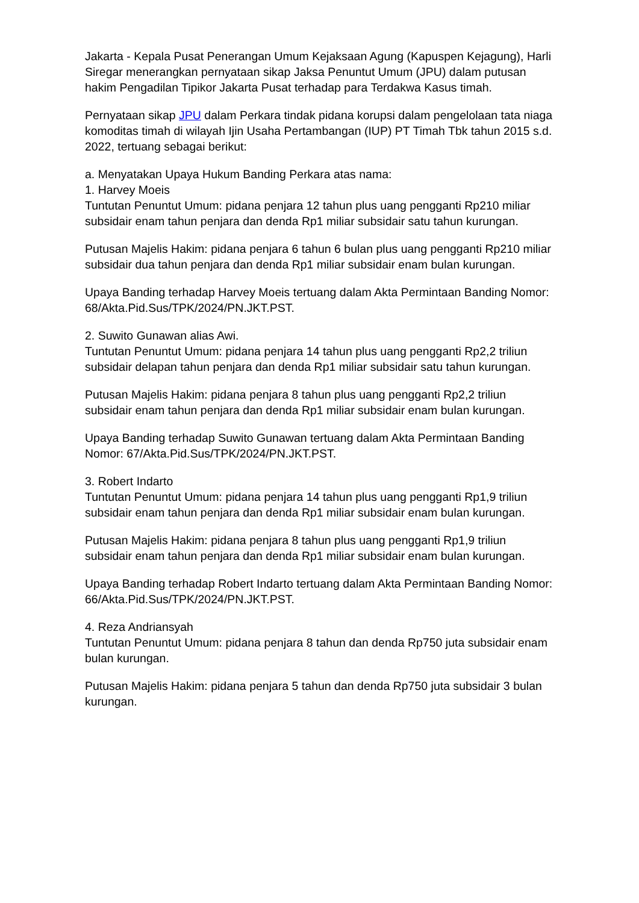Jakarta - Kepala Pusat Penerangan Umum Kejaksaan Agung (Kapuspen Kejagung), Harli Siregar menerangkan pernyataan sikap Jaksa Penuntut Umum (JPU) dalam putusan hakim Pengadilan Tipikor Jakarta Pusat terhadap para Terdakwa Kasus timah.
Pernyataan sikap JPU dalam Perkara tindak pidana korupsi dalam pengelolaan tata niaga komoditas timah di wilayah Ijin Usaha Pertambangan (IUP) PT Timah Tbk tahun 2015 s.d. 2022, tertuang sebagai berikut:
a. Menyatakan Upaya Hukum Banding Perkara atas nama:
1. Harvey Moeis
Tuntutan Penuntut Umum: pidana penjara 12 tahun plus uang pengganti Rp210 miliar subsidair enam tahun penjara dan denda Rp1 miliar subsidair satu tahun kurungan.
Putusan Majelis Hakim: pidana penjara 6 tahun 6 bulan plus uang pengganti Rp210 miliar subsidair dua tahun penjara dan denda Rp1 miliar subsidair enam bulan kurungan.
Upaya Banding terhadap Harvey Moeis tertuang dalam Akta Permintaan Banding Nomor: 68/Akta.Pid.Sus/TPK/2024/PN.JKT.PST.
2. Suwito Gunawan alias Awi.
Tuntutan Penuntut Umum: pidana penjara 14 tahun plus uang pengganti Rp2,2 triliun subsidair delapan tahun penjara dan denda Rp1 miliar subsidair satu tahun kurungan.
Putusan Majelis Hakim: pidana penjara 8 tahun plus uang pengganti Rp2,2 triliun subsidair enam tahun penjara dan denda Rp1 miliar subsidair enam bulan kurungan.
Upaya Banding terhadap Suwito Gunawan tertuang dalam Akta Permintaan Banding Nomor: 67/Akta.Pid.Sus/TPK/2024/PN.JKT.PST.
3. Robert Indarto
Tuntutan Penuntut Umum: pidana penjara 14 tahun plus uang pengganti Rp1,9 triliun subsidair enam tahun penjara dan denda Rp1 miliar subsidair enam bulan kurungan.
Putusan Majelis Hakim: pidana penjara 8 tahun plus uang pengganti Rp1,9 triliun subsidair enam tahun penjara dan denda Rp1 miliar subsidair enam bulan kurungan.
Upaya Banding terhadap Robert Indarto tertuang dalam Akta Permintaan Banding Nomor: 66/Akta.Pid.Sus/TPK/2024/PN.JKT.PST.
4. Reza Andriansyah
Tuntutan Penuntut Umum: pidana penjara 8 tahun dan denda Rp750 juta subsidair enam bulan kurungan.
Putusan Majelis Hakim: pidana penjara 5 tahun dan denda Rp750 juta subsidair 3 bulan kurungan.